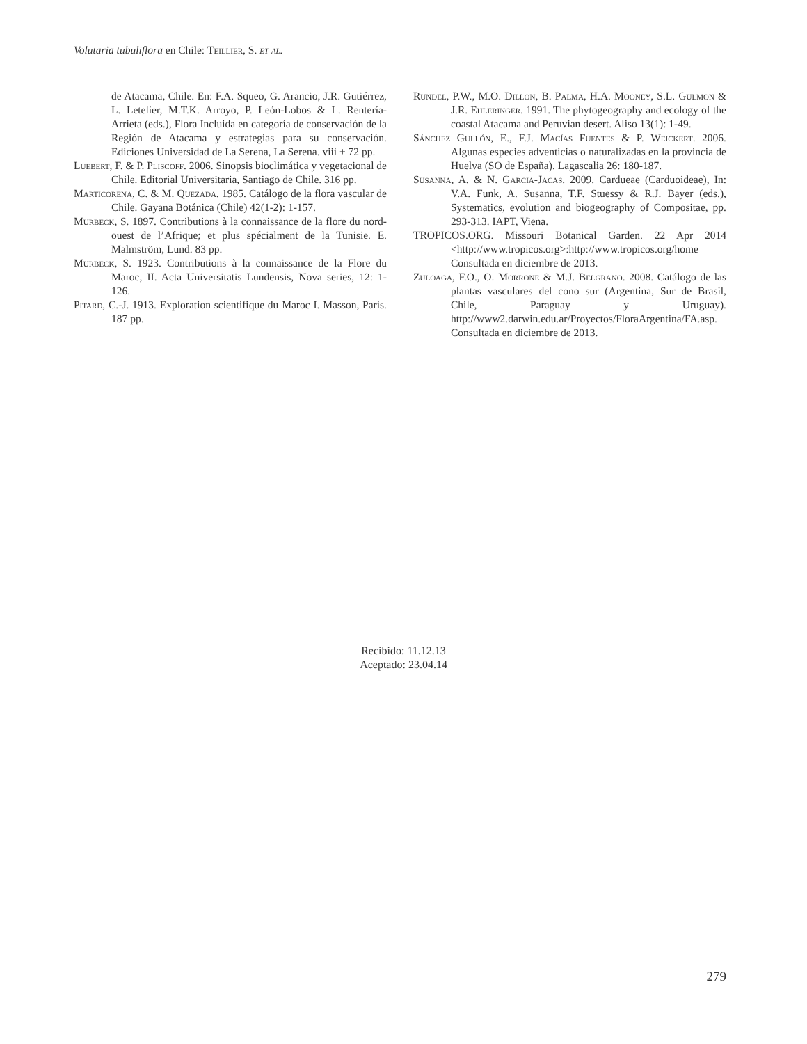Volutaria tubuliflora en Chile: Teillier, S. et al.
de Atacama, Chile. En: F.A. Squeo, G. Arancio, J.R. Gutiérrez, L. Letelier, M.T.K. Arroyo, P. León-Lobos & L. Rentería-Arrieta (eds.), Flora Incluida en categoría de conservación de la Región de Atacama y estrategias para su conservación. Ediciones Universidad de La Serena, La Serena. viii + 72 pp.
Luebert, F. & P. Pliscoff. 2006. Sinopsis bioclimática y vegetacional de Chile. Editorial Universitaria, Santiago de Chile. 316 pp.
Marticorena, C. & M. Quezada. 1985. Catálogo de la flora vascular de Chile. Gayana Botánica (Chile) 42(1-2): 1-157.
Murbeck, S. 1897. Contributions à la connaissance de la flore du nord-ouest de l’Afrique; et plus spécialment de la Tunisie. E. Malmström, Lund. 83 pp.
Murbeck, S. 1923. Contributions à la connaissance de la Flore du Maroc, II. Acta Universitatis Lundensis, Nova series, 12: 1-126.
Pitard, C.-J. 1913. Exploration scientifique du Maroc I. Masson, Paris. 187 pp.
Rundel, P.W., M.O. Dillon, B. Palma, H.A. Mooney, S.L. Gulmon & J.R. Ehleringer. 1991. The phytogeography and ecology of the coastal Atacama and Peruvian desert. Aliso 13(1): 1-49.
Sánchez Gullón, E., F.J. Macías Fuentes & P. Weickert. 2006. Algunas especies adventicias o naturalizadas en la provincia de Huelva (SO de España). Lagascalia 26: 180-187.
Susanna, A. & N. Garcia-Jacas. 2009. Cardueae (Carduoideae), In: V.A. Funk, A. Susanna, T.F. Stuessy & R.J. Bayer (eds.), Systematics, evolution and biogeography of Compositae, pp. 293-313. IAPT, Viena.
TROPICOS.ORG. Missouri Botanical Garden. 22 Apr 2014 <http://www.tropicos.org>:http://www.tropicos.org/home Consultada en diciembre de 2013.
Zuloaga, F.O., O. Morrone & M.J. Belgrano. 2008. Catálogo de las plantas vasculares del cono sur (Argentina, Sur de Brasil, Chile, Paraguay y Uruguay). http://www2.darwin.edu.ar/Proyectos/FloraArgentina/FA.asp. Consultada en diciembre de 2013.
Recibido: 11.12.13
Aceptado: 23.04.14
279